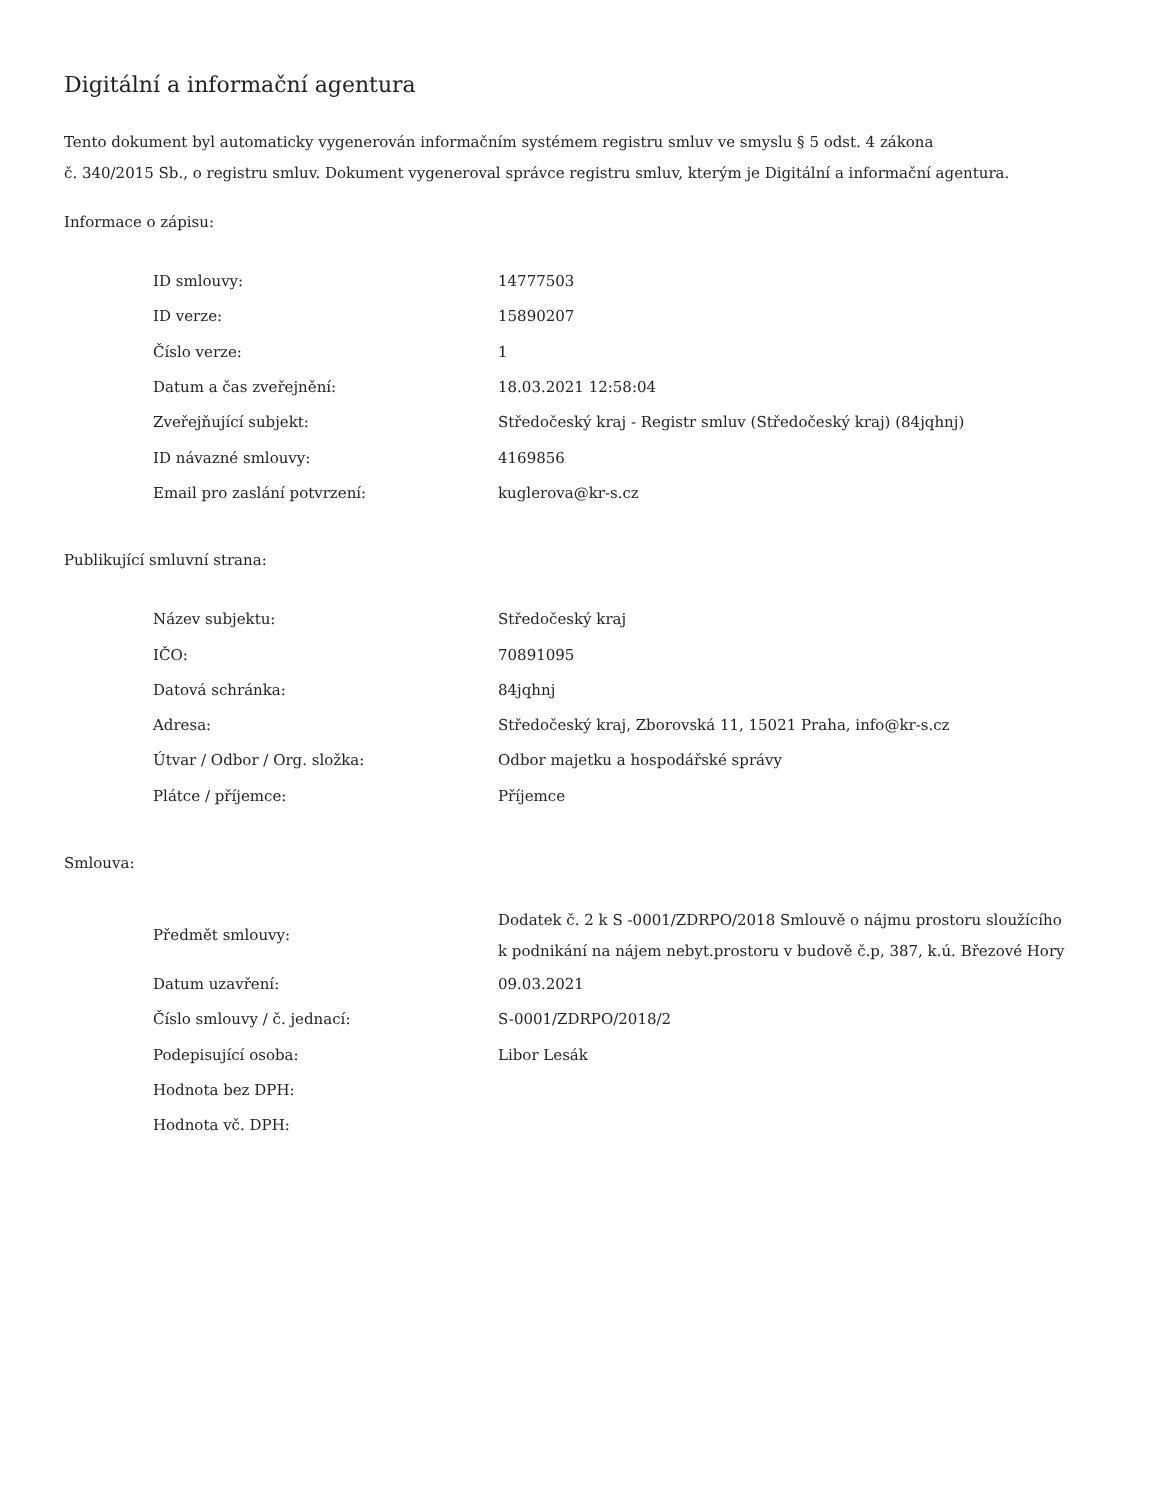Digitální a informační agentura
Tento dokument byl automaticky vygenerován informačním systémem registru smluv ve smyslu § 5 odst. 4 zákona
č. 340/2015 Sb., o registru smluv. Dokument vygeneroval správce registru smluv, kterým je Digitální a informační agentura.
Informace o zápisu:
| ID smlouvy: | 14777503 |
| ID verze: | 15890207 |
| Číslo verze: | 1 |
| Datum a čas zveřejnění: | 18.03.2021 12:58:04 |
| Zveřejňující subjekt: | Středočeský kraj - Registr smluv (Středočeský kraj) (84jqhnj) |
| ID návazné smlouvy: | 4169856 |
| Email pro zaslání potvrzení: | kuglerova@kr-s.cz |
Publikující smluvní strana:
| Název subjektu: | Středočeský kraj |
| IČO: | 70891095 |
| Datová schránka: | 84jqhnj |
| Adresa: | Středočeský kraj, Zborovská 11, 15021 Praha, info@kr-s.cz |
| Útvar / Odbor / Org. složka: | Odbor majetku a hospodářské správy |
| Plátce / příjemce: | Příjemce |
Smlouva:
| Předmět smlouvy: | Dodatek č. 2 k S -0001/ZDRPO/2018 Smlouvě o nájmu prostoru sloužícího k podnikání na nájem nebyt.prostoru v budově č.p, 387, k.ú. Březové Hory |
| Datum uzavření: | 09.03.2021 |
| Číslo smlouvy / č. jednací: | S-0001/ZDRPO/2018/2 |
| Podepisující osoba: | Libor Lesák |
| Hodnota bez DPH: | |
| Hodnota vč. DPH: | |